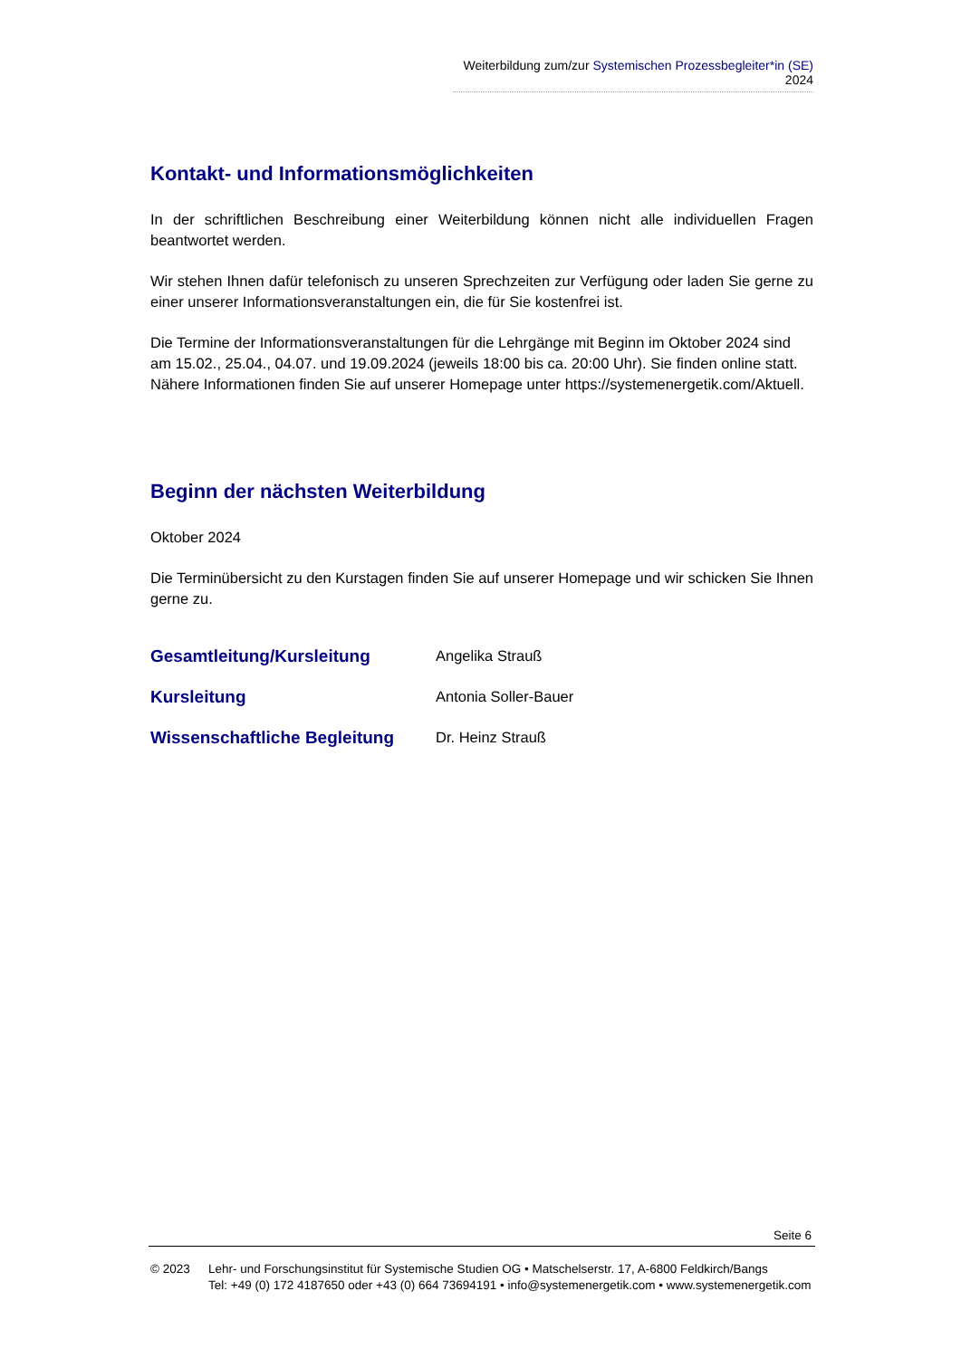Weiterbildung zum/zur Systemischen Prozessbegleiter*in (SE) 2024
Kontakt- und Informationsmöglichkeiten
In der schriftlichen Beschreibung einer Weiterbildung können nicht alle individuellen Fragen beantwortet werden.
Wir stehen Ihnen dafür telefonisch zu unseren Sprechzeiten zur Verfügung oder laden Sie gerne zu einer unserer Informationsveranstaltungen ein, die für Sie kostenfrei ist.
Die Termine der Informationsveranstaltungen für die Lehrgänge mit Beginn im Oktober 2024 sind am 15.02., 25.04., 04.07. und 19.09.2024 (jeweils 18:00 bis ca. 20:00 Uhr). Sie finden online statt.
Nähere Informationen finden Sie auf unserer Homepage unter https://systemenergetik.com/Aktuell.
Beginn der nächsten Weiterbildung
Oktober 2024
Die Terminübersicht zu den Kurstagen finden Sie auf unserer Homepage und wir schicken Sie Ihnen gerne zu.
| Gesamtleitung/Kursleitung | Angelika Strauß |
| Kursleitung | Antonia Soller-Bauer |
| Wissenschaftliche Begleitung | Dr. Heinz Strauß |
Seite 6
© 2023 Lehr- und Forschungsinstitut für Systemische Studien OG • Matschelserstr. 17, A-6800 Feldkirch/Bangs
Tel: +49 (0) 172 4187650 oder +43 (0) 664 73694191 • info@systemenergetik.com • www.systemenergetik.com